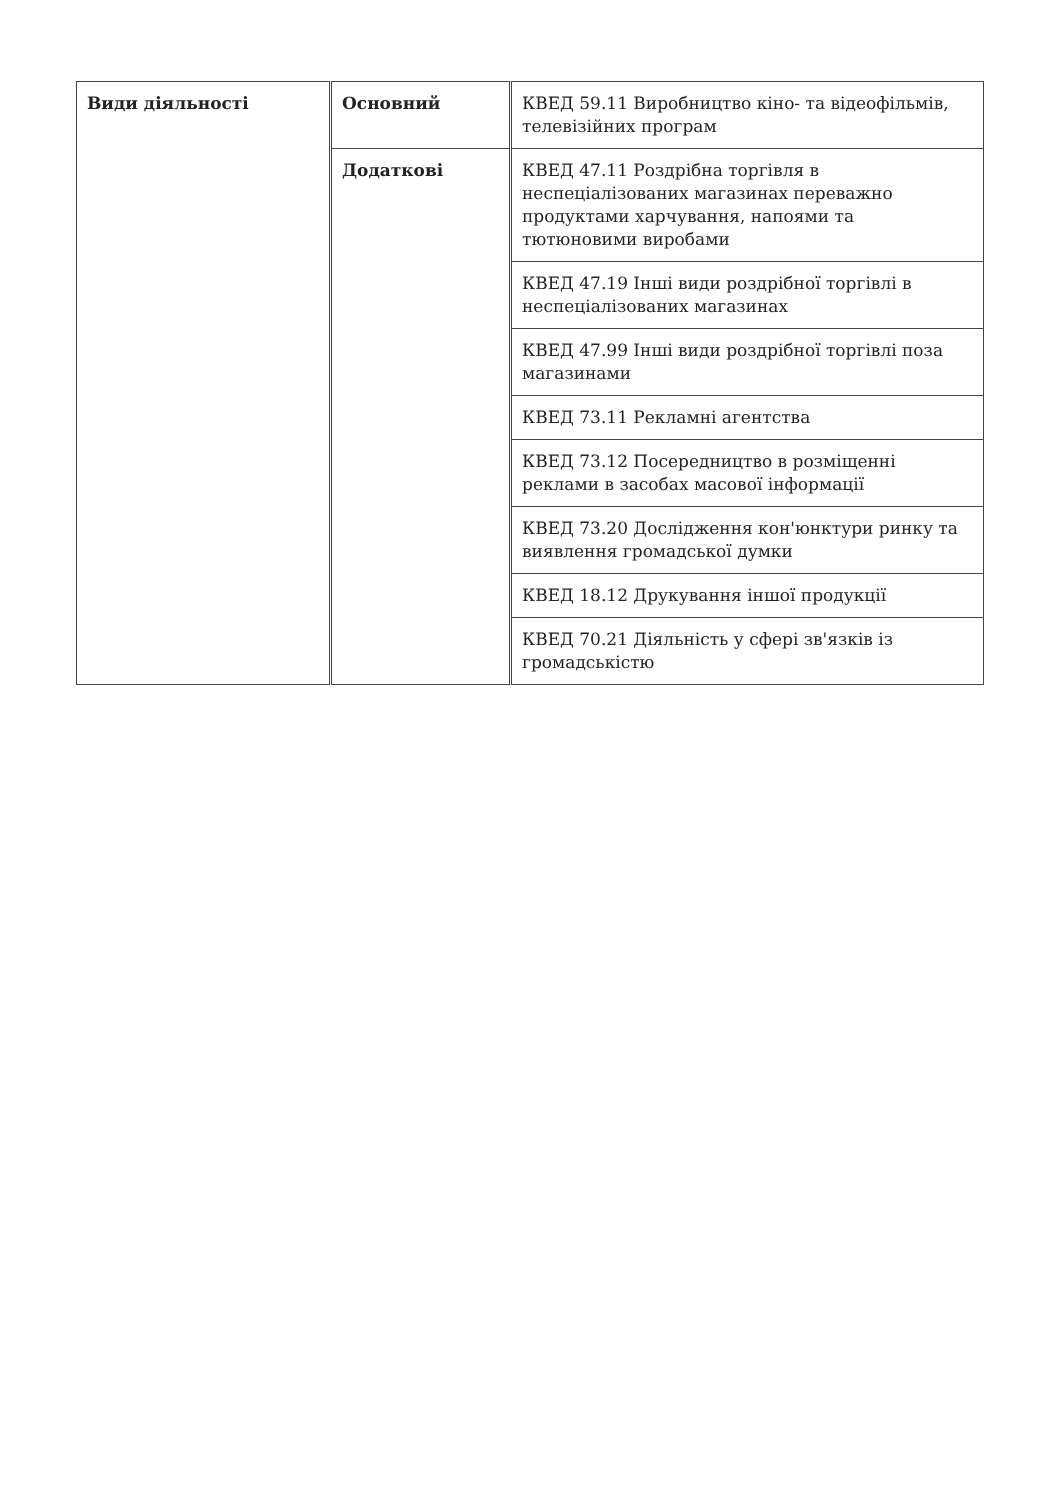| Види діяльності | Основний | КВЕД 59.11 Виробництво кіно- та відеофільмів, телевізійних програм |
| | Додаткові | КВЕД 47.11 Роздрібна торгівля в неспеціалізованих магазинах переважно продуктами харчування, напоями та тютюновими виробами |
| | | КВЕД 47.19 Інші види роздрібної торгівлі в неспеціалізованих магазинах |
| | | КВЕД 47.99 Інші види роздрібної торгівлі поза магазинами |
| | | КВЕД 73.11 Рекламні агентства |
| | | КВЕД 73.12 Посередництво в розміщенні реклами в засобах масової інформації |
| | | КВЕД 73.20 Дослідження кон'юнктури ринку та виявлення громадської думки |
| | | КВЕД 18.12 Друкування іншої продукції |
| | | КВЕД 70.21 Діяльність у сфері зв'язків із громадськістю |